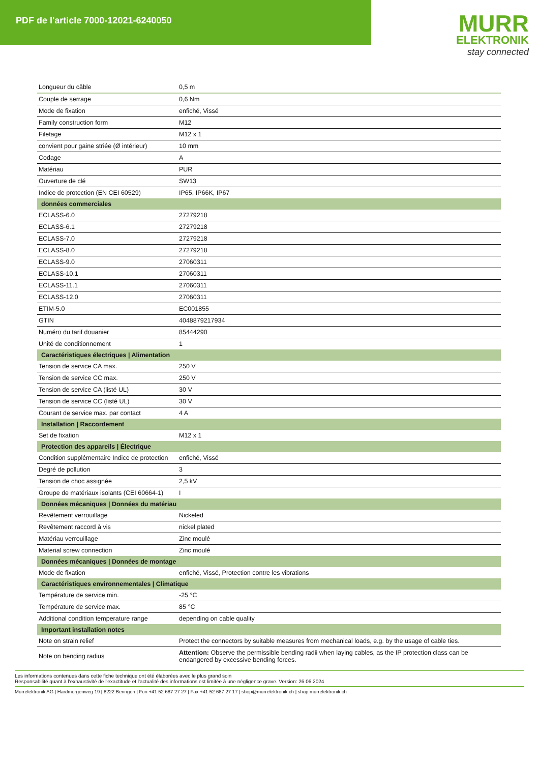PDF de l'article 7000-12021-6240050
MURR
ELEKTRONIK
stay connected
| Longueur du câble | 0,5 m |
| Couple de serrage | 0,6 Nm |
| Mode de fixation | enfiché, Vissé |
| Family construction form | M12 |
| Filetage | M12 x 1 |
| convient pour gaine striée (Ø intérieur) | 10 mm |
| Codage | A |
| Matériau | PUR |
| Ouverture de clé | SW13 |
| Indice de protection (EN CEI 60529) | IP65, IP66K, IP67 |
| données commerciales | |
| ECLASS-6.0 | 27279218 |
| ECLASS-6.1 | 27279218 |
| ECLASS-7.0 | 27279218 |
| ECLASS-8.0 | 27279218 |
| ECLASS-9.0 | 27060311 |
| ECLASS-10.1 | 27060311 |
| ECLASS-11.1 | 27060311 |
| ECLASS-12.0 | 27060311 |
| ETIM-5.0 | EC001855 |
| GTIN | 4048879217934 |
| Numéro du tarif douanier | 85444290 |
| Unité de conditionnement | 1 |
| Caractéristiques électriques / Alimentation | |
| Tension de service CA max. | 250 V |
| Tension de service CC max. | 250 V |
| Tension de service CA (listé UL) | 30 V |
| Tension de service CC (listé UL) | 30 V |
| Courant de service max. par contact | 4 A |
| Installation / Raccordement | |
| Set de fixation | M12 x 1 |
| Protection des appareils / Électrique | |
| Condition supplémentaire Indice de protection | enfiché, Vissé |
| Degré de pollution | 3 |
| Tension de choc assignée | 2,5 kV |
| Groupe de matériaux isolants (CEI 60664-1) | I |
| Données mécaniques / Données du matériau | |
| Revêtement verrouillage | Nickeled |
| Revêtement raccord à vis | nickel plated |
| Matériau verrouillage | Zinc moulé |
| Material screw connection | Zinc moulé |
| Données mécaniques / Données de montage | |
| Mode de fixation | enfiché, Vissé, Protection contre les vibrations |
| Caractéristiques environnementales / Climatique | |
| Température de service min. | -25 °C |
| Température de service max. | 85 °C |
| Additional condition temperature range | depending on cable quality |
| Important installation notes | |
| Note on strain relief | Protect the connectors by suitable measures from mechanical loads, e.g. by the usage of cable ties. |
| Note on bending radius | Attention: Observe the permissible bending radii when laying cables, as the IP protection class can be endangered by excessive bending forces. |
Les informations contenues dans cette fiche technique ont été élaborées avec le plus grand soin
Responsabilité quant à l'exhaustivité de l'exactitude et l'actualité des informations est limitée à une négligence grave. Version: 26.06.2024
Murrelektronik AG | Hardmorgenweg 19 | 8222 Beringen | Fon +41 52 687 27 27 | Fax +41 52 687 27 17 | shop@murrelektronik.ch | shop.murrelektronik.ch